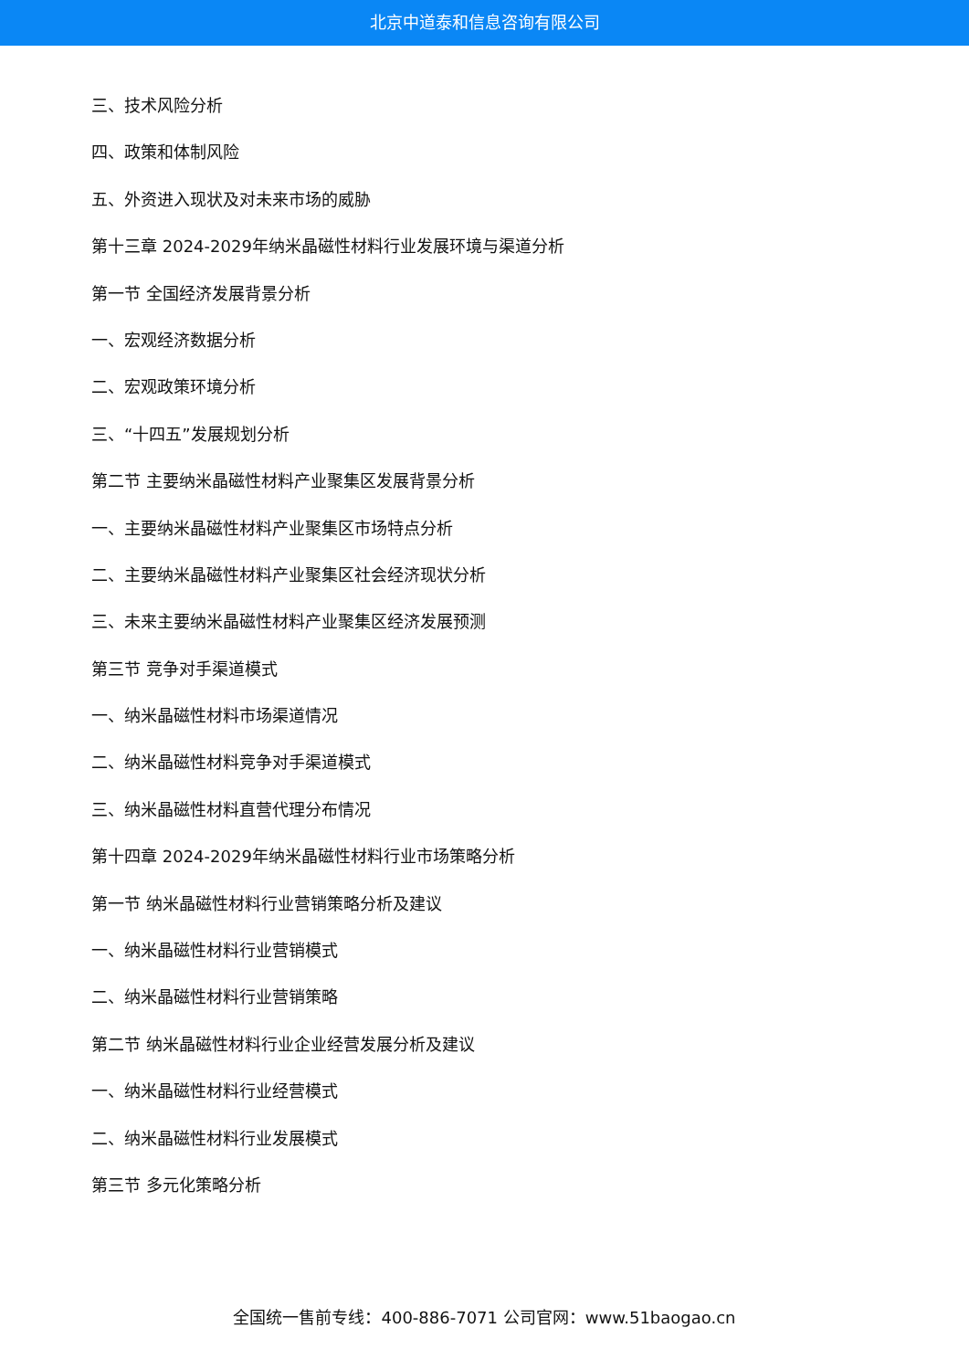北京中道泰和信息咨询有限公司
三、技术风险分析
四、政策和体制风险
五、外资进入现状及对未来市场的威胁
第十三章 2024-2029年纳米晶磁性材料行业发展环境与渠道分析
第一节 全国经济发展背景分析
一、宏观经济数据分析
二、宏观政策环境分析
三、“十四五”发展规划分析
第二节 主要纳米晶磁性材料产业聚集区发展背景分析
一、主要纳米晶磁性材料产业聚集区市场特点分析
二、主要纳米晶磁性材料产业聚集区社会经济现状分析
三、未来主要纳米晶磁性材料产业聚集区经济发展预测
第三节 竞争对手渠道模式
一、纳米晶磁性材料市场渠道情况
二、纳米晶磁性材料竞争对手渠道模式
三、纳米晶磁性材料直营代理分布情况
第十四章 2024-2029年纳米晶磁性材料行业市场策略分析
第一节 纳米晶磁性材料行业营销策略分析及建议
一、纳米晶磁性材料行业营销模式
二、纳米晶磁性材料行业营销策略
第二节 纳米晶磁性材料行业企业经营发展分析及建议
一、纳米晶磁性材料行业经营模式
二、纳米晶磁性材料行业发展模式
第三节 多元化策略分析
全国统一售前专线：400-886-7071 公司官网：www.51baogao.cn